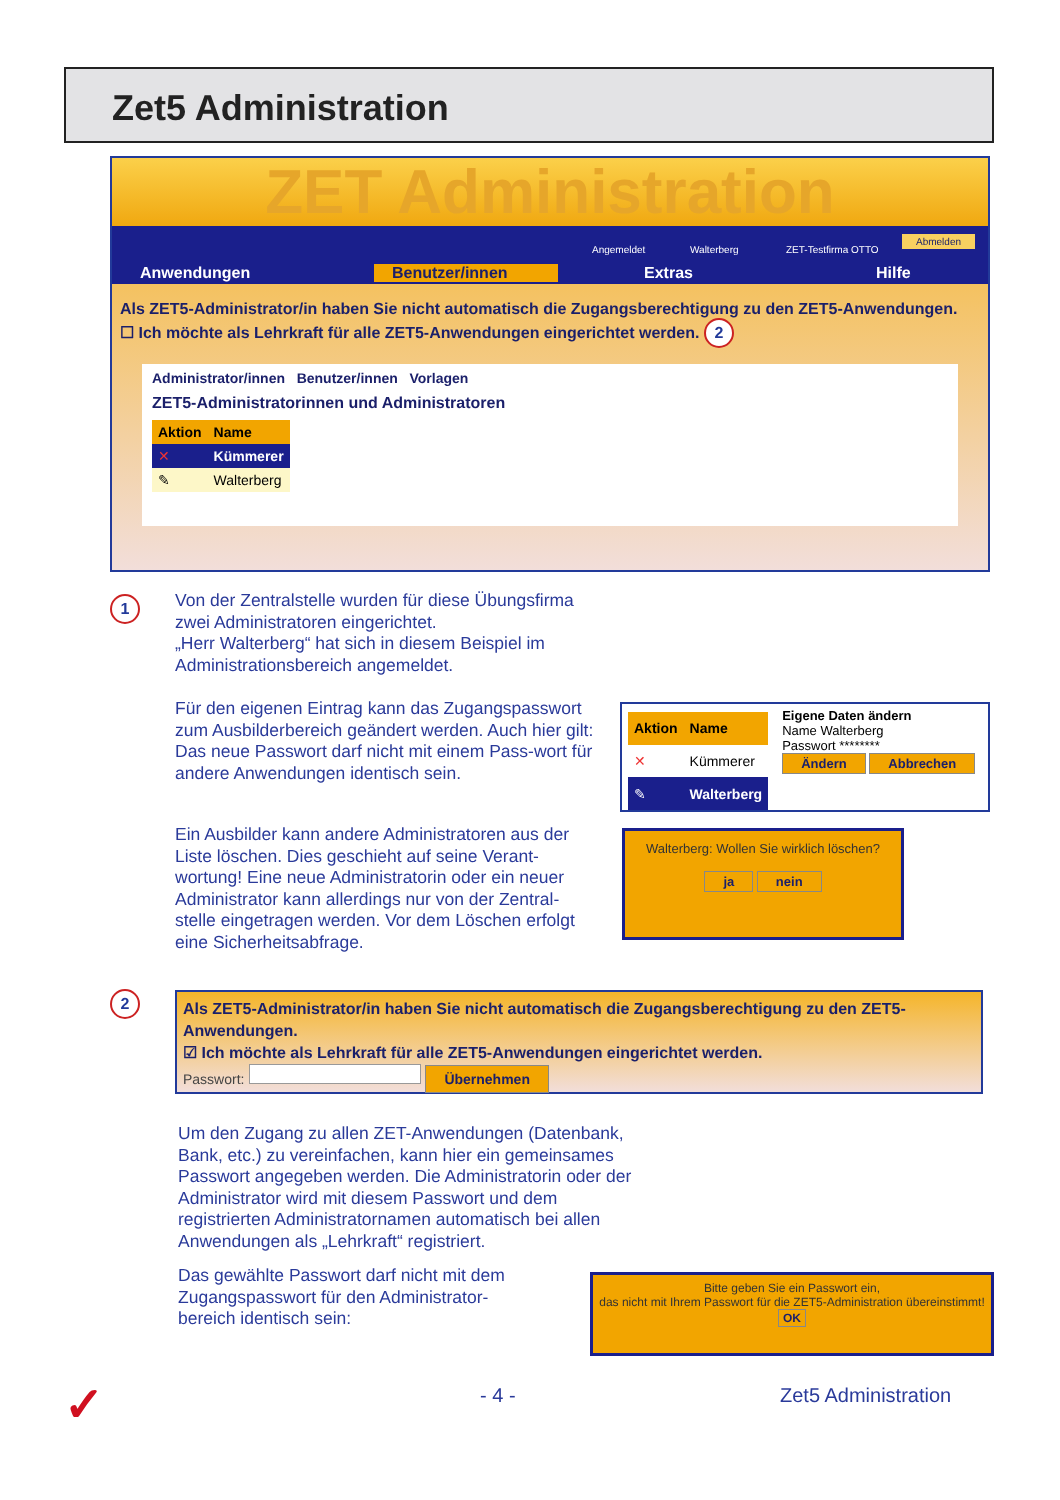Zet5 Administration
ZET Administration
Angemeldet Walterberg ZET-Testfirma OTTO
Abmelden
Anwendungen Benutzer/innen Extras Hilfe
Als ZET5-Administrator/in haben Sie nicht automatisch die Zugangsberechtigung zu den ZET5-Anwendungen.
☐ Ich möchte als Lehrkraft für alle ZET5-Anwendungen eingerichtet werden. 2
Administrator/innen Benutzer/innen Vorlagen
ZET5-Administratorinnen und Administratoren
| Aktion | Name |
| --- | --- |
| ✕ | Kümmerer |
| ✎ | Walterberg |
1
Von der Zentralstelle wurden für diese Übungsfirma zwei Administratoren eingerichtet.
„Herr Walterberg“ hat sich in diesem Beispiel im Administrationsbereich angemeldet.
Für den eigenen Eintrag kann das Zugangspasswort zum Ausbilderbereich geändert werden. Auch hier gilt: Das neue Passwort darf nicht mit einem Pass-wort für andere Anwendungen identisch sein.
| Aktion | Name |
| --- | --- |
| ✕ | Kümmerer |
| ✎ | Walterberg |
Eigene Daten ändern
Name Walterberg
Passwort ********
Ändern Abbrechen
Ein Ausbilder kann andere Administratoren aus der Liste löschen. Dies geschieht auf seine Verant-wortung! Eine neue Administratorin oder ein neuer Administrator kann allerdings nur von der Zentral-stelle eingetragen werden. Vor dem Löschen erfolgt eine Sicherheitsabfrage.
Walterberg: Wollen Sie wirklich löschen?
ja nein
2
Als ZET5-Administrator/in haben Sie nicht automatisch die Zugangsberechtigung zu den ZET5-Anwendungen.
☑ Ich möchte als Lehrkraft für alle ZET5-Anwendungen eingerichtet werden.
Passwort: Übernehmen
Um den Zugang zu allen ZET-Anwendungen (Datenbank, Bank, etc.) zu vereinfachen, kann hier ein gemeinsames Passwort angegeben werden. Die Administratorin oder der Administrator wird mit diesem Passwort und dem registrierten Administratornamen automatisch bei allen Anwendungen als „Lehrkraft“ registriert.
Das gewählte Passwort darf nicht mit dem Zugangspasswort für den Administrator-bereich identisch sein:
Bitte geben Sie ein Passwort ein,
das nicht mit Ihrem Passwort für die ZET5-Administration übereinstimmt!
OK
✓ - 4 - Zet5 Administration